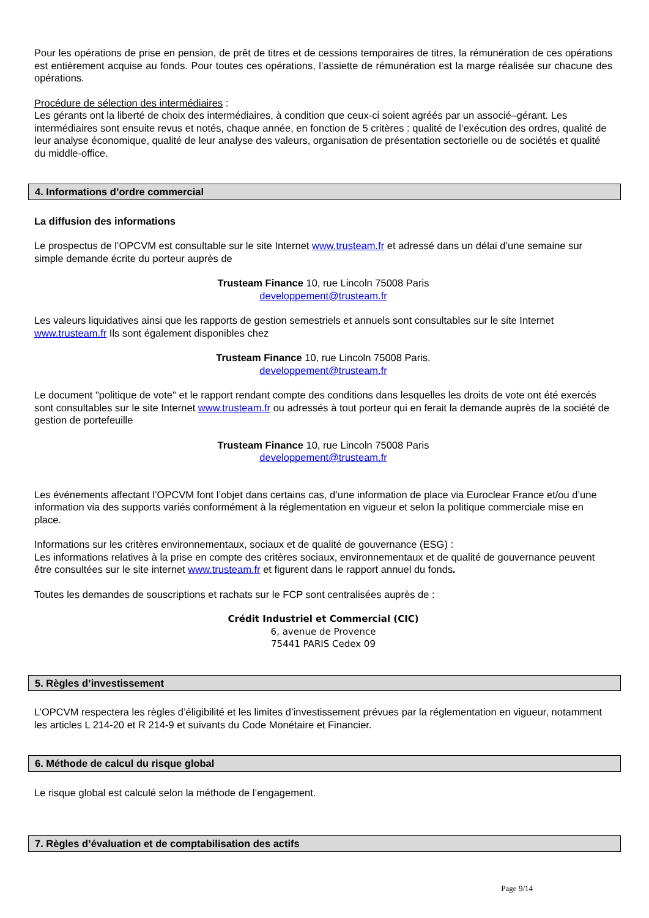Pour les opérations de prise en pension, de prêt de titres et de cessions temporaires de titres, la rémunération de ces opérations est entièrement acquise au fonds. Pour toutes ces opérations, l’assiette de rémunération est la marge réalisée sur chacune des opérations.
Procédure de sélection des intermédiaires :
Les gérants ont la liberté de choix des intermédiaires, à condition que ceux-ci soient agréés par un associé–gérant. Les intermédiaires sont ensuite revus et notés, chaque année, en fonction de 5 critères : qualité de l’exécution des ordres, qualité de leur analyse économique, qualité de leur analyse des valeurs, organisation de présentation sectorielle ou de sociétés et qualité du middle-office.
4. Informations d’ordre commercial
La diffusion des informations
Le prospectus de l’OPCVM est consultable sur le site Internet www.trusteam.fr et adressé dans un délai d’une semaine sur simple demande écrite du porteur auprès de
Trusteam Finance 10, rue Lincoln 75008 Paris
developpement@trusteam.fr
Les valeurs liquidatives ainsi que les rapports de gestion semestriels et annuels sont consultables sur le site Internet www.trusteam.fr Ils sont également disponibles chez
Trusteam Finance 10, rue Lincoln 75008 Paris.
developpement@trusteam.fr
Le document "politique de vote" et le rapport rendant compte des conditions dans lesquelles les droits de vote ont été exercés sont consultables sur le site Internet www.trusteam.fr ou adressés à tout porteur qui en ferait la demande auprès de la société de gestion de portefeuille
Trusteam Finance 10, rue Lincoln 75008 Paris
developpement@trusteam.fr
Les événements affectant l’OPCVM font l’objet dans certains cas, d’une information de place via Euroclear France et/ou d’une information via des supports variés conformément à la réglementation en vigueur et selon la politique commerciale mise en place.
Informations sur les critères environnementaux, sociaux et de qualité de gouvernance (ESG) :
Les informations relatives à la prise en compte des critères sociaux, environnementaux et de qualité de gouvernance peuvent être consultées sur le site internet www.trusteam.fr et figurent dans le rapport annuel du fonds.
Toutes les demandes de souscriptions et rachats sur le FCP sont centralisées auprès de :
Crédit Industriel et Commercial (CIC)
6, avenue de Provence
75441 PARIS Cedex 09
5. Règles d’investissement
L’OPCVM respectera les règles d’éligibilité et les limites d’investissement prévues par la réglementation en vigueur, notamment les articles L 214-20 et R 214-9 et suivants du Code Monétaire et Financier.
6. Méthode de calcul du risque global
Le risque global est calculé selon la méthode de l’engagement.
7. Règles d’évaluation et de comptabilisation des actifs
Page 9/14